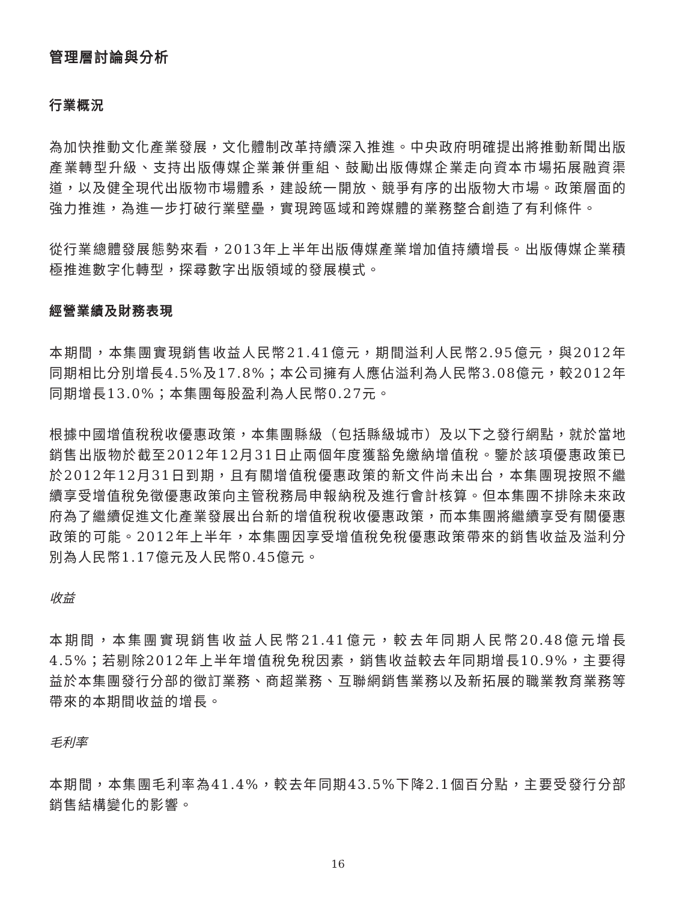管理層討論與分析
行業概況
為加快推動文化產業發展，文化體制改革持續深入推進。中央政府明確提出將推動新聞出版產業轉型升級、支持出版傳媒企業兼併重組、鼓勵出版傳媒企業走向資本市場拓展融資渠道，以及健全現代出版物市場體系，建設統一開放、競爭有序的出版物大市場。政策層面的強力推進，為進一步打破行業壁壘，實現跨區域和跨媒體的業務整合創造了有利條件。
從行業總體發展態勢來看，2013年上半年出版傳媒產業增加值持續增長。出版傳媒企業積極推進數字化轉型，探尋數字出版領域的發展模式。
經營業績及財務表現
本期間，本集團實現銷售收益人民幣21.41億元，期間溢利人民幣2.95億元，與2012年同期相比分別增長4.5%及17.8%；本公司擁有人應佔溢利為人民幣3.08億元，較2012年同期增長13.0%；本集團每股盈利為人民幣0.27元。
根據中國增值稅稅收優惠政策，本集團縣級（包括縣級城市）及以下之發行網點，就於當地銷售出版物於截至2012年12月31日止兩個年度獲豁免繳納增值稅。鑒於該項優惠政策已於2012年12月31日到期，且有關增值稅優惠政策的新文件尚未出台，本集團現按照不繼續享受增值稅免徵優惠政策向主管稅務局申報納稅及進行會計核算。但本集團不排除未來政府為了繼續促進文化產業發展出台新的增值稅稅收優惠政策，而本集團將繼續享受有關優惠政策的可能。2012年上半年，本集團因享受增值稅免稅優惠政策帶來的銷售收益及溢利分別為人民幣1.17億元及人民幣0.45億元。
收益
本期間，本集團實現銷售收益人民幣21.41億元，較去年同期人民幣20.48億元增長4.5%；若剔除2012年上半年增值稅免稅因素，銷售收益較去年同期增長10.9%，主要得益於本集團發行分部的徵訂業務、商超業務、互聯網銷售業務以及新拓展的職業教育業務等帶來的本期間收益的增長。
毛利率
本期間，本集團毛利率為41.4%，較去年同期43.5%下降2.1個百分點，主要受發行分部銷售結構變化的影響。
16